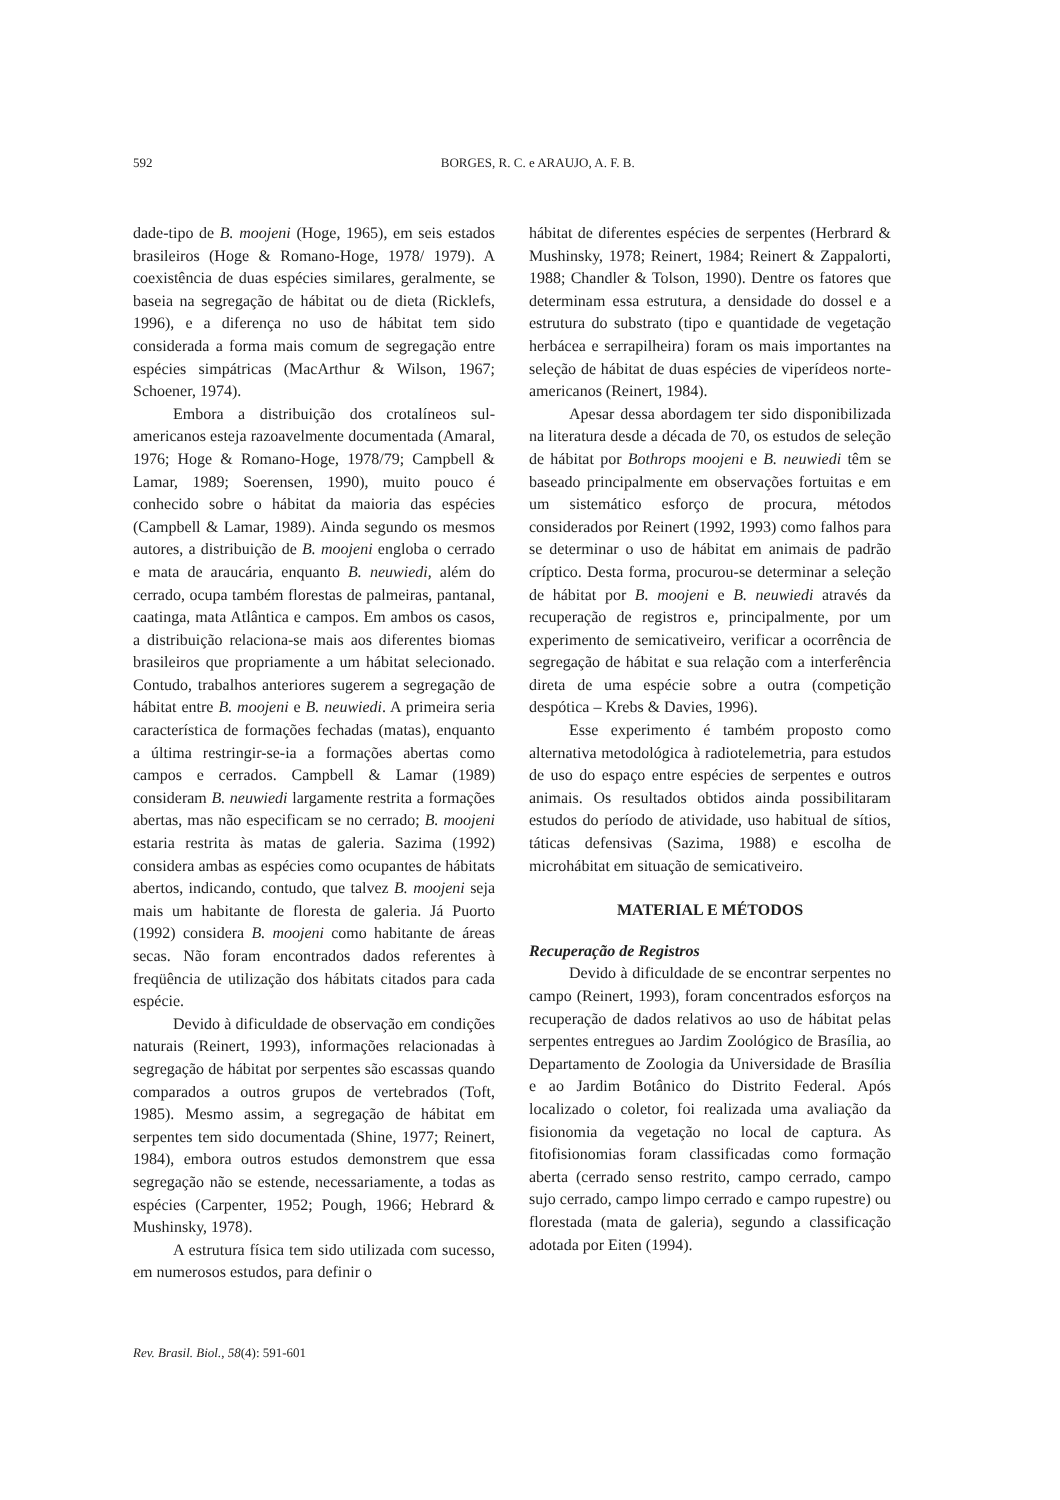592
BORGES, R. C. e ARAUJO, A. F. B.
dade-tipo de B. moojeni (Hoge, 1965), em seis estados brasileiros (Hoge & Romano-Hoge, 1978/ 1979). A coexistência de duas espécies similares, geralmente, se baseia na segregação de hábitat ou de dieta (Ricklefs, 1996), e a diferença no uso de hábitat tem sido considerada a forma mais comum de segregação entre espécies simpátricas (MacArthur & Wilson, 1967; Schoener, 1974).
Embora a distribuição dos crotalíneos sul-americanos esteja razoavelmente documentada (Amaral, 1976; Hoge & Romano-Hoge, 1978/79; Campbell & Lamar, 1989; Soerensen, 1990), muito pouco é conhecido sobre o hábitat da maioria das espécies (Campbell & Lamar, 1989). Ainda segundo os mesmos autores, a distribuição de B. moojeni engloba o cerrado e mata de araucária, enquanto B. neuwiedi, além do cerrado, ocupa também florestas de palmeiras, pantanal, caatinga, mata Atlântica e campos. Em ambos os casos, a distribuição relaciona-se mais aos diferentes biomas brasileiros que propriamente a um hábitat selecionado. Contudo, trabalhos anteriores sugerem a segregação de hábitat entre B. moojeni e B. neuwiedi. A primeira seria característica de formações fechadas (matas), enquanto a última restringir-se-ia a formações abertas como campos e cerrados. Campbell & Lamar (1989) consideram B. neuwiedi largamente restrita a formações abertas, mas não especificam se no cerrado; B. moojeni estaria restrita às matas de galeria. Sazima (1992) considera ambas as espécies como ocupantes de hábitats abertos, indicando, contudo, que talvez B. moojeni seja mais um habitante de floresta de galeria. Já Puorto (1992) considera B. moojeni como habitante de áreas secas. Não foram encontrados dados referentes à freqüência de utilização dos hábitats citados para cada espécie.
Devido à dificuldade de observação em condições naturais (Reinert, 1993), informações relacionadas à segregação de hábitat por serpentes são escassas quando comparados a outros grupos de vertebrados (Toft, 1985). Mesmo assim, a segregação de hábitat em serpentes tem sido documentada (Shine, 1977; Reinert, 1984), embora outros estudos demonstrem que essa segregação não se estende, necessariamente, a todas as espécies (Carpenter, 1952; Pough, 1966; Hebrard & Mushinsky, 1978).
A estrutura física tem sido utilizada com sucesso, em numerosos estudos, para definir o
hábitat de diferentes espécies de serpentes (Herbrard & Mushinsky, 1978; Reinert, 1984; Reinert & Zappalorti, 1988; Chandler & Tolson, 1990). Dentre os fatores que determinam essa estrutura, a densidade do dossel e a estrutura do substrato (tipo e quantidade de vegetação herbácea e serrapilheira) foram os mais importantes na seleção de hábitat de duas espécies de viperídeos norte-americanos (Reinert, 1984).
Apesar dessa abordagem ter sido disponibilizada na literatura desde a década de 70, os estudos de seleção de hábitat por Bothrops moojeni e B. neuwiedi têm se baseado principalmente em observações fortuitas e em um sistemático esforço de procura, métodos considerados por Reinert (1992, 1993) como falhos para se determinar o uso de hábitat em animais de padrão críptico. Desta forma, procurou-se determinar a seleção de hábitat por B. moojeni e B. neuwiedi através da recuperação de registros e, principalmente, por um experimento de semicativeiro, verificar a ocorrência de segregação de hábitat e sua relação com a interferência direta de uma espécie sobre a outra (competição despótica – Krebs & Davies, 1996).
Esse experimento é também proposto como alternativa metodológica à radiotelemetria, para estudos de uso do espaço entre espécies de serpentes e outros animais. Os resultados obtidos ainda possibilitaram estudos do período de atividade, uso habitual de sítios, táticas defensivas (Sazima, 1988) e escolha de microhábitat em situação de semicativeiro.
MATERIAL E MÉTODOS
Recuperação de Registros
Devido à dificuldade de se encontrar serpentes no campo (Reinert, 1993), foram concentrados esforços na recuperação de dados relativos ao uso de hábitat pelas serpentes entregues ao Jardim Zoológico de Brasília, ao Departamento de Zoologia da Universidade de Brasília e ao Jardim Botânico do Distrito Federal. Após localizado o coletor, foi realizada uma avaliação da fisionomia da vegetação no local de captura. As fitofisionomias foram classificadas como formação aberta (cerrado senso restrito, campo cerrado, campo sujo cerrado, campo limpo cerrado e campo rupestre) ou florestada (mata de galeria), segundo a classificação adotada por Eiten (1994).
Rev. Brasil. Biol., 58(4): 591-601